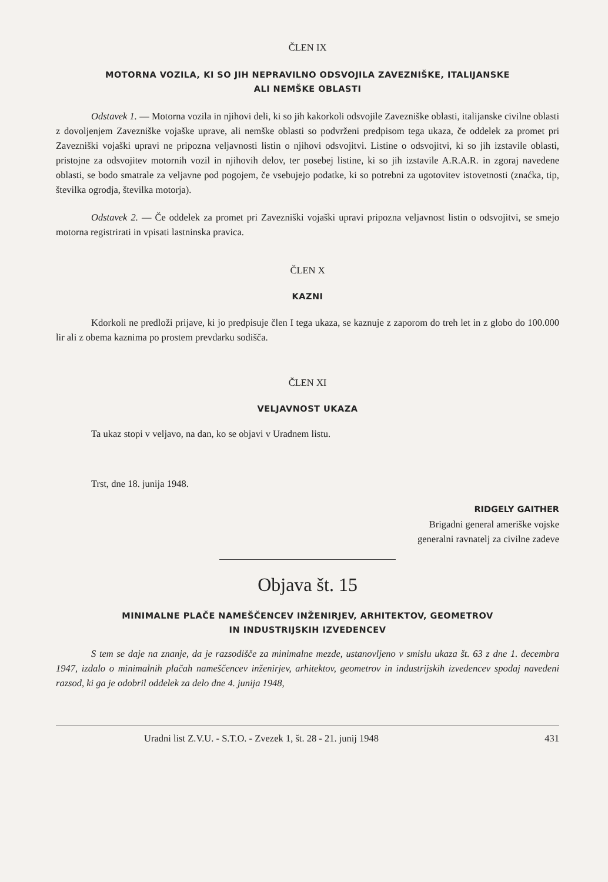ČLEN IX
MOTORNA VOZILA, KI SO JIH NEPRAVILNO ODSVOJILA ZAVEZNIŠKE, ITALIJANSKE
ALI NEMŠKE OBLASTI
Odstavek 1. — Motorna vozila in njihovi deli, ki so jih kakorkoli odsvojile Zavezniške oblasti, italijanske civilne oblasti z dovoljenjem Zavezniške vojaške uprave, ali nemške oblasti so podvrženi predpisom tega ukaza, če oddelek za promet pri Zavezniški vojaški upravi ne pripozna veljavnosti listin o njihovi odsvojitvi. Listine o odsvojitvi, ki so jih izstavile oblasti, pristojne za odsvojitev motornih vozil in njihovih delov, ter posebej listine, ki so jih izstavile A.R.A.R. in zgoraj navedene oblasti, se bodo smatrale za veljavne pod pogojem, če vsebujejo podatke, ki so potrebni za ugotovitev istovetnosti (znaćka, tip, številka ogrodja, številka motorja).
Odstavek 2. — Če oddelek za promet pri Zavezniški vojaški upravi pripozna veljavnost listin o odsvojitvi, se smejo motorna registrirati in vpisati lastninska pravica.
ČLEN X
KAZNI
Kdorkoli ne predloži prijave, ki jo predpisuje člen I tega ukaza, se kaznuje z zaporom do treh let in z globo do 100.000 lir ali z obema kaznima po prostem prevdarku sodišča.
ČLEN XI
VELJAVNOST UKAZA
Ta ukaz stopi v veljavo, na dan, ko se objavi v Uradnem listu.
Trst, dne 18. junija 1948.
RIDGELY GAITHER
Brigadni general ameriške vojske
generalni ravnatelj za civilne zadeve
Objava št. 15
MINIMALNE PLAČE NAMEŠČENCEV INŽENIRJEV, ARHITEKTOV, GEOMETROV
IN INDUSTRIJSKIH IZVEDENCEV
S tem se daje na znanje, da je razsodišče za minimalne mezde, ustanovljeno v smislu ukaza št. 63 z dne 1. decembra 1947, izdalo o minimalnih plačah nameščencev inženirjev, arhitektov, geometrov in industrijskih izvedencev spodaj navedeni razsod, ki ga je odobril oddelek za delo dne 4. junija 1948,
Uradni list Z.V.U. - S.T.O. - Zvezek 1, št. 28 - 21. junij 1948 431